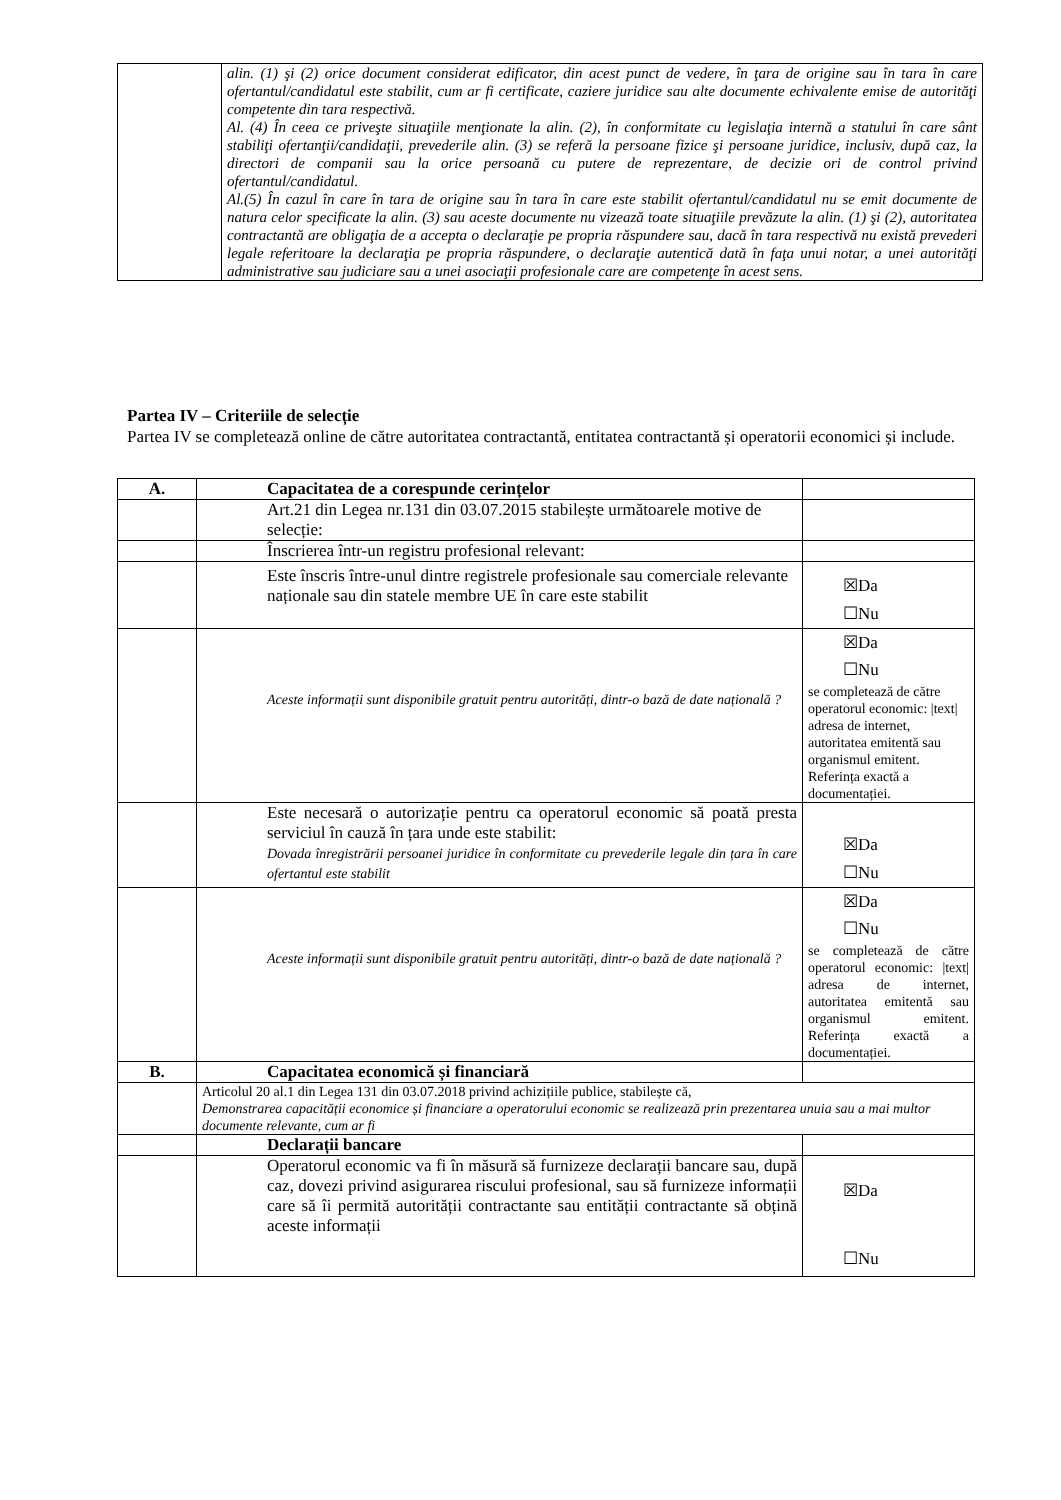| | alin. (1) şi (2) orice document considerat edificator, din acest punct de vedere, în ţara de origine sau în tara în care ofertantul/candidatul este stabilit, cum ar fi certificate, caziere juridice sau alte documente echivalente emise de autorităţi competente din tara respectivă. Al. (4) În ceea ce priveşte situaţiile menţionate la alin. (2), în conformitate cu legislaţia internă a statului în care sânt stabiliţi ofertanţii/candidaţii, prevederile alin. (3) se referă la persoane fizice şi persoane juridice, inclusiv, după caz, la directori de companii sau la orice persoană cu putere de reprezentare, de decizie ori de control privind ofertantul/candidatul. Al.(5) În cazul în care în tara de origine sau în tara în care este stabilit ofertantul/candidatul nu se emit documente de natura celor specificate la alin. (3) sau aceste documente nu vizează toate situaţiile prevăzute la alin. (1) şi (2), autoritatea contractantă are obligaţia de a accepta o declaraţie pe propria răspundere sau, dacă în tara respectivă nu există prevederi legale referitoare la declaraţia pe propria răspundere, o declaraţie autentică dată în faţa unui notar, a unei autorităţi administrative sau judiciare sau a unei asociaţii profesionale care are competenţe în acest sens. |
Partea IV – Criteriile de selecție
Partea IV se completează online de către autoritatea contractantă, entitatea contractantă și operatorii economici și include.
| A. | Capacitatea de a corespunde cerințelor | |
| | Art.21 din Legea nr.131 din 03.07.2015 stabilește următoarele motive de selecție: | |
| | Înscrierea într-un registru profesional relevant: | |
| | Este înscris între-unul dintre registrele profesionale sau comerciale relevante naționale sau din statele membre UE în care este stabilit | ☒Da ☐Nu |
| | Aceste informații sunt disponibile gratuit pentru autorități, dintr-o bază de date națională ? | ☒Da ☐Nu se completează de către operatorul economic: /text/ adresa de internet, autoritatea emitentă sau organismul emitent. Referința exactă a documentației. |
| | Este necesară o autorizație pentru ca operatorul economic să poată presta serviciul în cauză în țara unde este stabilit: Dovada înregistrării persoanei juridice în conformitate cu prevederile legale din țara în care ofertantul este stabilit | ☒Da ☐Nu |
| | Aceste informații sunt disponibile gratuit pentru autorități, dintr-o bază de date națională ? | ☒Da ☐Nu se completează de către operatorul economic: /text/ adresa de internet, autoritatea emitentă sau organismul emitent. Referința exactă a documentației. |
| B. | Capacitatea economică și financiară | |
| | Articolul 20 al.1 din Legea 131 din 03.07.2018 privind achizițiile publice, stabilește că, Demonstrarea capacității economice și financiare a operatorului economic se realizează prin prezentarea unuia sau a mai multor documente relevante, cum ar fi | |
| | Declarații bancare | |
| | Operatorul economic va fi în măsură să furnizeze declarații bancare sau, după caz, dovezi privind asigurarea riscului profesional, sau să furnizeze informații care să îi permită autorității contractante sau entității contractante să obțină aceste informații | ☒Da ☐Nu |